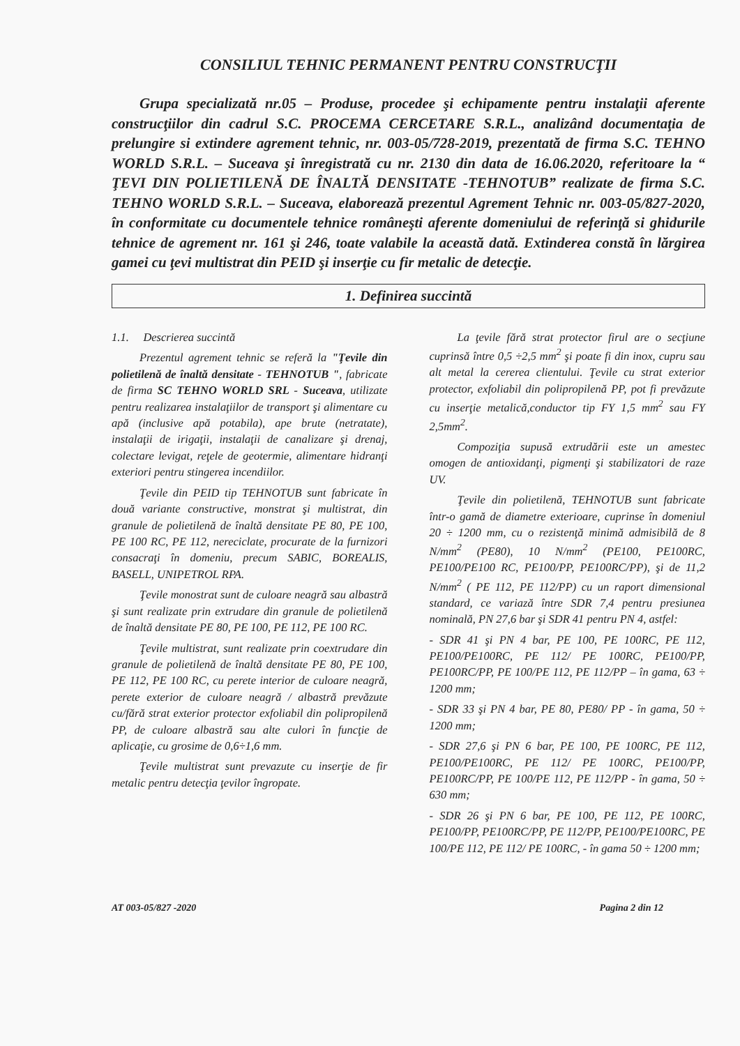CONSILIUL TEHNIC PERMANENT PENTRU CONSTRUCŢII
Grupa specializată nr.05 – Produse, procedee şi echipamente pentru instalaţii aferente construcţiilor din cadrul S.C. PROCEMA CERCETARE S.R.L., analizând documentaţia de prelungire si extindere agrement tehnic, nr. 003-05/728-2019, prezentată de firma S.C. TEHNO WORLD S.R.L. – Suceava şi înregistrată cu nr. 2130 din data de 16.06.2020, referitoare la “ ŢEVI DIN POLIETILENĂ DE ÎNALTĂ DENSITATE -TEHNOTUB” realizate de firma S.C. TEHNO WORLD S.R.L. – Suceava, elaborează prezentul Agrement Tehnic nr. 003-05/827-2020, în conformitate cu documentele tehnice româneşti aferente domeniului de referinţă si ghidurile tehnice de agrement nr. 161 şi 246, toate valabile la această dată. Extinderea constă în lărgirea gamei cu ţevi multistrat din PEID şi inserţie cu fir metalic de detecţie.
1. Definirea succintă
1.1. Descrierea succintă
Prezentul agrement tehnic se referă la "Ţevile din polietilenă de înaltă densitate - TEHNOTUB ", fabricate de firma SC TEHNO WORLD SRL - Suceava, utilizate pentru realizarea instalaţiilor de transport şi alimentare cu apă (inclusive apă potabila), ape brute (netratate), instalaţii de irigaţii, instalaţii de canalizare şi drenaj, colectare levigat, reţele de geotermie, alimentare hidranţi exteriori pentru stingerea incendiilor.
Ţevile din PEID tip TEHNOTUB sunt fabricate în două variante constructive, monstrat şi multistrat, din granule de polietilenă de înaltă densitate PE 80, PE 100, PE 100 RC, PE 112, nereciclate, procurate de la furnizori consacraţi în domeniu, precum SABIC, BOREALIS, BASELL, UNIPETROL RPA.
Ţevile monostrat sunt de culoare neagră sau albastră şi sunt realizate prin extrudare din granule de polietilenă de înaltă densitate PE 80, PE 100, PE 112, PE 100 RC.
Ţevile multistrat, sunt realizate prin coextrudare din granule de polietilenă de înaltă densitate PE 80, PE 100, PE 112, PE 100 RC, cu perete interior de culoare neagră, perete exterior de culoare neagră / albastră prevăzute cu/fără strat exterior protector exfoliabil din polipropilenă PP, de culoare albastră sau alte culori în funcţie de aplicaţie, cu grosime de 0,6÷1,6 mm.
Ţevile multistrat sunt prevazute cu inserţie de fir metalic pentru detecţia ţevilor îngropate.
La ţevile fără strat protector firul are o secţiune cuprinsă între 0,5 ÷2,5 mm<sup>2</sup> şi poate fi din inox, cupru sau alt metal la cererea clientului. Ţevile cu strat exterior protector, exfoliabil din polipropilenă PP, pot fi prevăzute cu inserţie metalică,conductor tip FY 1,5 mm<sup>2</sup> sau FY 2,5mm<sup>2</sup>.
Compoziţia supusă extrudării este un amestec omogen de antioxidanţi, pigmenţi şi stabilizatori de raze UV.
Ţevile din polietilenă, TEHNOTUB sunt fabricate într-o gamă de diametre exterioare, cuprinse în domeniul 20 ÷ 1200 mm, cu o rezistenţă minimă admisibilă de 8 N/mm<sup>2</sup> (PE80), 10 N/mm<sup>2</sup> (PE100, PE100RC, PE100/PE100 RC, PE100/PP, PE100RC/PP), şi de 11,2 N/mm<sup>2</sup> ( PE 112, PE 112/PP) cu un raport dimensional standard, ce variază între SDR 7,4 pentru presiunea nominală, PN 27,6 bar şi SDR 41 pentru PN 4, astfel:
- SDR 41 şi PN 4 bar, PE 100, PE 100RC, PE 112, PE100/PE100RC, PE 112/ PE 100RC, PE100/PP, PE100RC/PP, PE 100/PE 112, PE 112/PP – în gama, 63 ÷ 1200 mm;
- SDR 33 şi PN 4 bar, PE 80, PE80/ PP - în gama, 50 ÷ 1200 mm;
- SDR 27,6 şi PN 6 bar, PE 100, PE 100RC, PE 112, PE100/PE100RC, PE 112/ PE 100RC, PE100/PP, PE100RC/PP, PE 100/PE 112, PE 112/PP - în gama, 50 ÷ 630 mm;
- SDR 26 şi PN 6 bar, PE 100, PE 112, PE 100RC, PE100/PP, PE100RC/PP, PE 112/PP, PE100/PE100RC, PE 100/PE 112, PE 112/ PE 100RC, - în gama 50 ÷ 1200 mm;
AT 003-05/827 -2020 Pagina 2 din 12